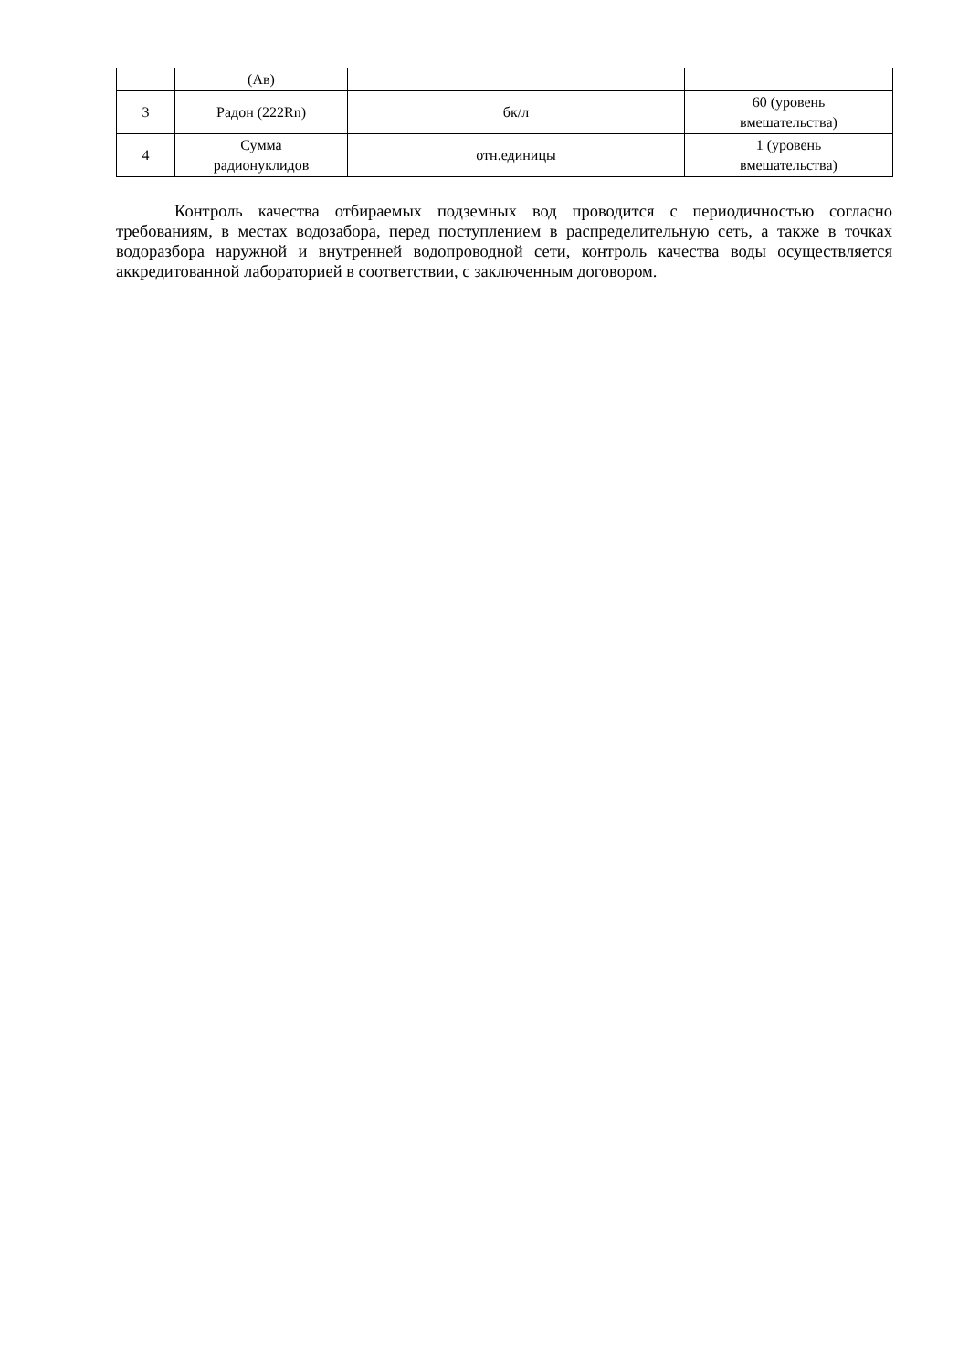| | (Ав) | | |
| 3 | Радон (222Rn) | бк/л | 60 (уровень вмешательства) |
| 4 | Сумма радионуклидов | отн.единицы | 1 (уровень вмешательства) |
Контроль качества отбираемых подземных вод проводится с периодичностью согласно требованиям, в местах водозабора, перед поступлением в распределительную сеть, а также в точках водоразбора наружной и внутренней водопроводной сети, контроль качества воды осуществляется аккредитованной лабораторией в соответствии, с заключенным договором.